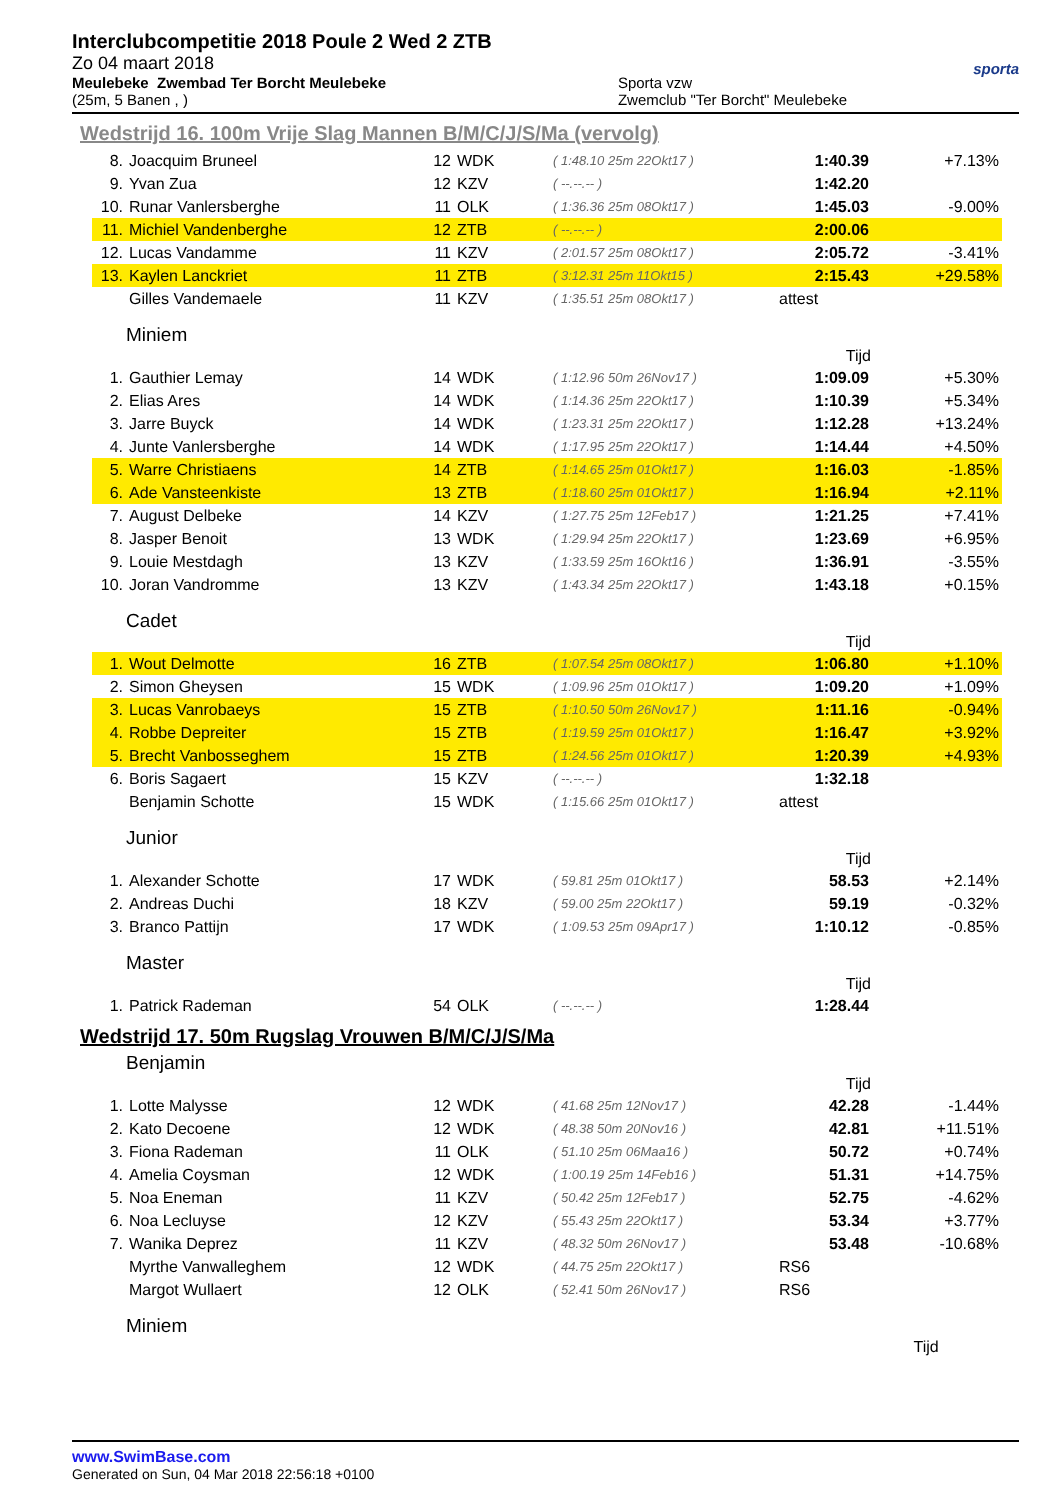Interclubcompetitie 2018 Poule 2 Wed 2 ZTB
Zo 04 maart 2018
Meulebeke Zwembad Ter Borcht Meulebeke
(25m, 5 Banen , )
Sporta vzw
Zwemclub "Ter Borcht" Meulebeke
sporta
Wedstrijd 16. 100m Vrije Slag Mannen B/M/C/J/S/Ma (vervolg)
| 8. | Joacquim Bruneel | 12 | WDK | ( 1:48.10 25m 22Okt17 ) | 1:40.39 | +7.13% |
| 9. | Yvan Zua | 12 | KZV | ( --.--.-- ) | 1:42.20 | |
| 10. | Runar Vanlersberghe | 11 | OLK | ( 1:36.36 25m 08Okt17 ) | 1:45.03 | -9.00% |
| 11. | Michiel Vandenberghe | 12 | ZTB | ( --.--.-- ) | 2:00.06 | |
| 12. | Lucas Vandamme | 11 | KZV | ( 2:01.57 25m 08Okt17 ) | 2:05.72 | -3.41% |
| 13. | Kaylen Lanckriet | 11 | ZTB | ( 3:12.31 25m 11Okt15 ) | 2:15.43 | +29.58% |
| | Gilles Vandemaele | 11 | KZV | ( 1:35.51 25m 08Okt17 ) | attest | |
Miniem
| Tijd | | | | | | |
| --- | --- | --- | --- | --- | --- | --- |
| 1. | Gauthier Lemay | 14 | WDK | ( 1:12.96 50m 26Nov17 ) | 1:09.09 | +5.30% |
| 2. | Elias Ares | 14 | WDK | ( 1:14.36 25m 22Okt17 ) | 1:10.39 | +5.34% |
| 3. | Jarre Buyck | 14 | WDK | ( 1:23.31 25m 22Okt17 ) | 1:12.28 | +13.24% |
| 4. | Junte Vanlersberghe | 14 | WDK | ( 1:17.95 25m 22Okt17 ) | 1:14.44 | +4.50% |
| 5. | Warre Christiaens | 14 | ZTB | ( 1:14.65 25m 01Okt17 ) | 1:16.03 | -1.85% |
| 6. | Ade Vansteenkiste | 13 | ZTB | ( 1:18.60 25m 01Okt17 ) | 1:16.94 | +2.11% |
| 7. | August Delbeke | 14 | KZV | ( 1:27.75 25m 12Feb17 ) | 1:21.25 | +7.41% |
| 8. | Jasper Benoit | 13 | WDK | ( 1:29.94 25m 22Okt17 ) | 1:23.69 | +6.95% |
| 9. | Louie Mestdagh | 13 | KZV | ( 1:33.59 25m 16Okt16 ) | 1:36.91 | -3.55% |
| 10. | Joran Vandromme | 13 | KZV | ( 1:43.34 25m 22Okt17 ) | 1:43.18 | +0.15% |
Cadet
| Tijd | | | | | | |
| --- | --- | --- | --- | --- | --- | --- |
| 1. | Wout Delmotte | 16 | ZTB | ( 1:07.54 25m 08Okt17 ) | 1:06.80 | +1.10% |
| 2. | Simon Gheysen | 15 | WDK | ( 1:09.96 25m 01Okt17 ) | 1:09.20 | +1.09% |
| 3. | Lucas Vanrobaeys | 15 | ZTB | ( 1:10.50 50m 26Nov17 ) | 1:11.16 | -0.94% |
| 4. | Robbe Depreiter | 15 | ZTB | ( 1:19.59 25m 01Okt17 ) | 1:16.47 | +3.92% |
| 5. | Brecht Vanbosseghem | 15 | ZTB | ( 1:24.56 25m 01Okt17 ) | 1:20.39 | +4.93% |
| 6. | Boris Sagaert | 15 | KZV | ( --.--.-- ) | 1:32.18 | |
| | Benjamin Schotte | 15 | WDK | ( 1:15.66 25m 01Okt17 ) | attest | |
Junior
| Tijd | | | | | | |
| --- | --- | --- | --- | --- | --- | --- |
| 1. | Alexander Schotte | 17 | WDK | ( 59.81 25m 01Okt17 ) | 58.53 | +2.14% |
| 2. | Andreas Duchi | 18 | KZV | ( 59.00 25m 22Okt17 ) | 59.19 | -0.32% |
| 3. | Branco Pattijn | 17 | WDK | ( 1:09.53 25m 09Apr17 ) | 1:10.12 | -0.85% |
Master
| Tijd | | | | | | |
| --- | --- | --- | --- | --- | --- | --- |
| 1. | Patrick Rademan | 54 | OLK | ( --.--.-- ) | 1:28.44 | |
Wedstrijd 17. 50m Rugslag Vrouwen B/M/C/J/S/Ma
Benjamin
| Tijd | | | | | | |
| --- | --- | --- | --- | --- | --- | --- |
| 1. | Lotte Malysse | 12 | WDK | ( 41.68 25m 12Nov17 ) | 42.28 | -1.44% |
| 2. | Kato Decoene | 12 | WDK | ( 48.38 50m 20Nov16 ) | 42.81 | +11.51% |
| 3. | Fiona Rademan | 11 | OLK | ( 51.10 25m 06Maa16 ) | 50.72 | +0.74% |
| 4. | Amelia Coysman | 12 | WDK | ( 1:00.19 25m 14Feb16 ) | 51.31 | +14.75% |
| 5. | Noa Eneman | 11 | KZV | ( 50.42 25m 12Feb17 ) | 52.75 | -4.62% |
| 6. | Noa Lecluyse | 12 | KZV | ( 55.43 25m 22Okt17 ) | 53.34 | +3.77% |
| 7. | Wanika Deprez | 11 | KZV | ( 48.32 50m 26Nov17 ) | 53.48 | -10.68% |
| | Myrthe Vanwalleghem | 12 | WDK | ( 44.75 25m 22Okt17 ) | RS6 | |
| | Margot Wullaert | 12 | OLK | ( 52.41 50m 26Nov17 ) | RS6 | |
Miniem
| Tijd | |
| --- | --- |
www.SwimBase.com
Generated on Sun, 04 Mar 2018 22:56:18 +0100